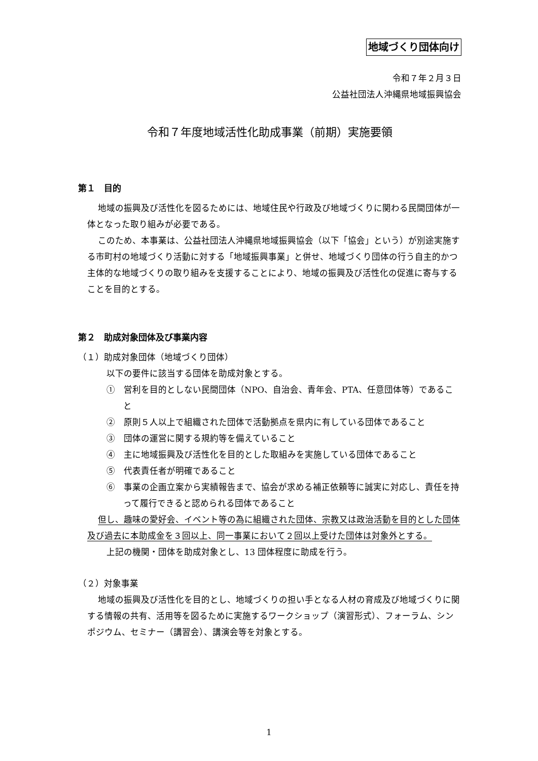地域づくり団体向け
令和７年２月３日
公益社団法人沖縄県地域振興協会
令和７年度地域活性化助成事業（前期）実施要領
第１　目的
地域の振興及び活性化を図るためには、地域住民や行政及び地域づくりに関わる民間団体が一体となった取り組みが必要である。
このため、本事業は、公益社団法人沖縄県地域振興協会（以下「協会」という）が別途実施する市町村の地域づくり活動に対する「地域振興事業」と併せ、地域づくり団体の行う自主的かつ主体的な地域づくりの取り組みを支援することにより、地域の振興及び活性化の促進に寄与することを目的とする。
第２　助成対象団体及び事業内容
（１）助成対象団体（地域づくり団体）
以下の要件に該当する団体を助成対象とする。
①　営利を目的としない民間団体（NPO、自治会、青年会、PTA、任意団体等）であること
②　原則５人以上で組織された団体で活動拠点を県内に有している団体であること
③　団体の運営に関する規約等を備えていること
④　主に地域振興及び活性化を目的とした取組みを実施している団体であること
⑤　代表責任者が明確であること
⑥　事業の企画立案から実績報告まで、協会が求める補正依頼等に誠実に対応し、責任を持って履行できると認められる団体であること
但し、趣味の愛好会、イベント等の為に組織された団体、宗教又は政治活動を目的とした団体及び過去に本助成金を３回以上、同一事業において２回以上受けた団体は対象外とする。
上記の機関・団体を助成対象とし、13 団体程度に助成を行う。
（２）対象事業
地域の振興及び活性化を目的とし、地域づくりの担い手となる人材の育成及び地域づくりに関する情報の共有、活用等を図るために実施するワークショップ（演習形式）、フォーラム、シンポジウム、セミナー（講習会）、講演会等を対象とする。
1